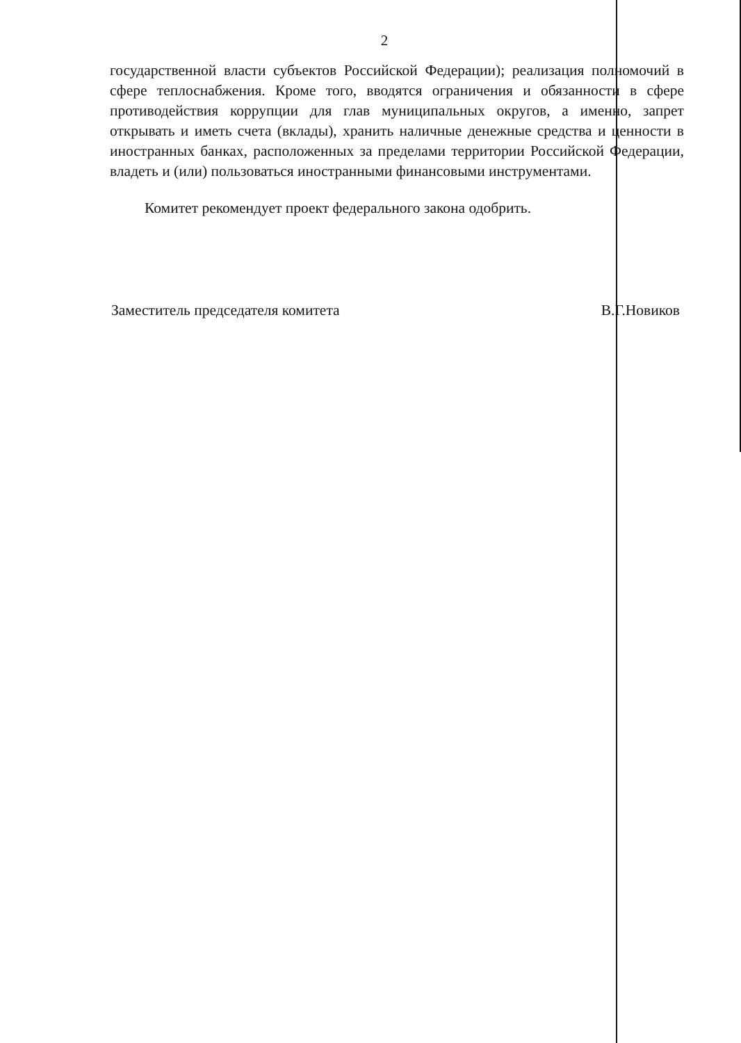2
государственной власти субъектов Российской Федерации); реализация полномочий в сфере теплоснабжения. Кроме того, вводятся ограничения и обязанности в сфере противодействия коррупции для глав муниципальных округов, а именно, запрет открывать и иметь счета (вклады), хранить наличные денежные средства и ценности в иностранных банках, расположенных за пределами территории Российской Федерации, владеть и (или) пользоваться иностранными финансовыми инструментами.
Комитет рекомендует проект федерального закона одобрить.
Заместитель председателя комитета В.Г.Новиков